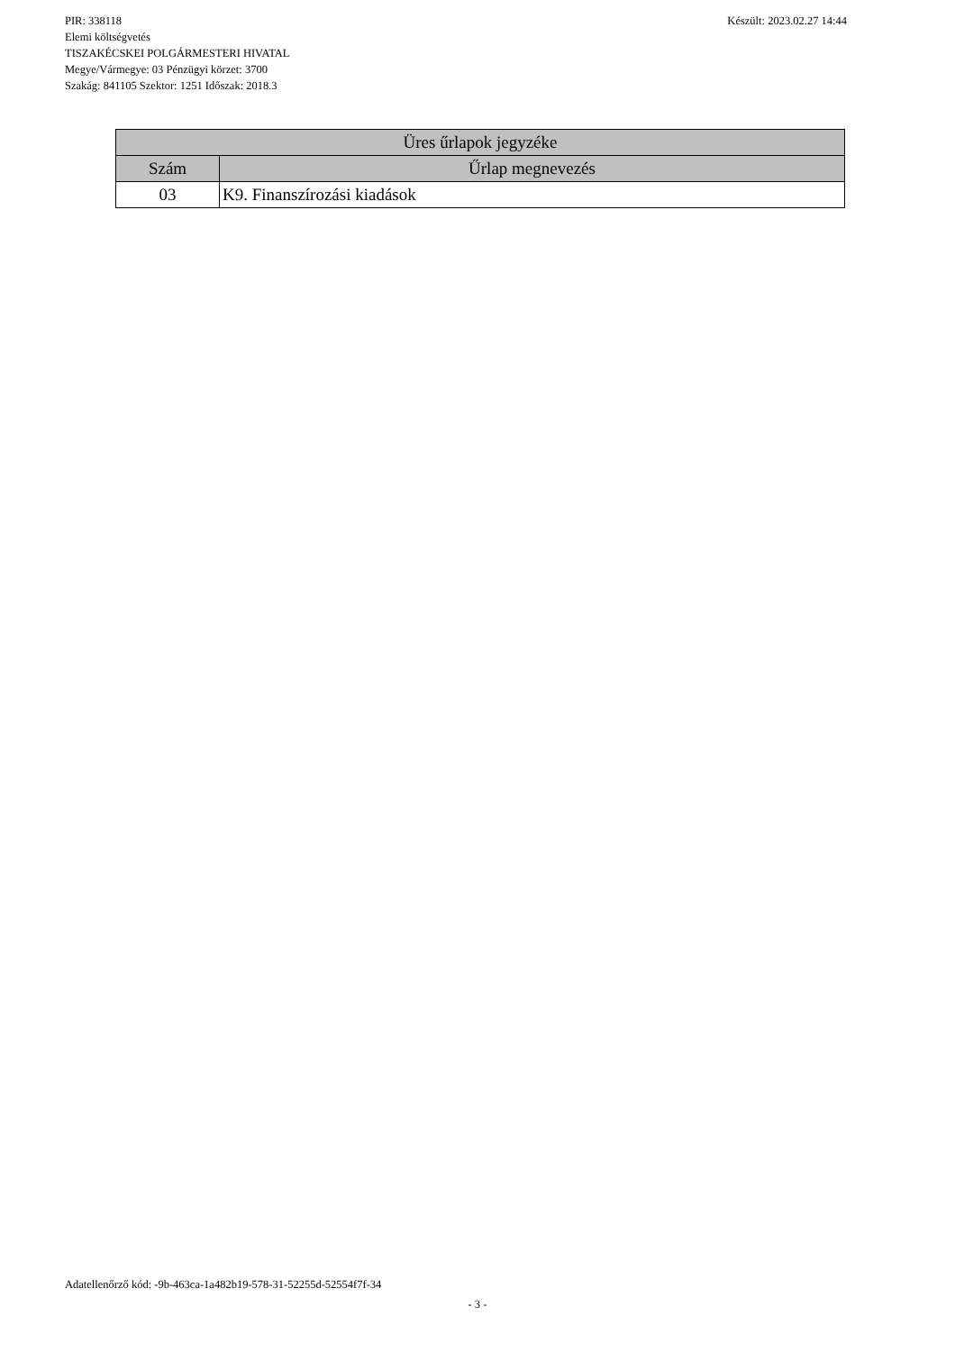Készült: 2023.02.27 14:44 PIR: 338118
Elemi költségvetés
TISZAKÉCSKEI POLGÁRMESTERI HIVATAL
Megye/Vármegye: 03 Pénzügyi körzet: 3700
Szakág: 841105 Szektor: 1251 Időszak: 2018.3
| Üres űrlapok jegyzéke | |
| --- | --- |
| Szám | Űrlap megnevezés |
| 03 | K9. Finanszírozási kiadások |
Adatellenőrző kód: -9b-463ca-1a482b19-578-31-52255d-52554f7f-34
- 3 -